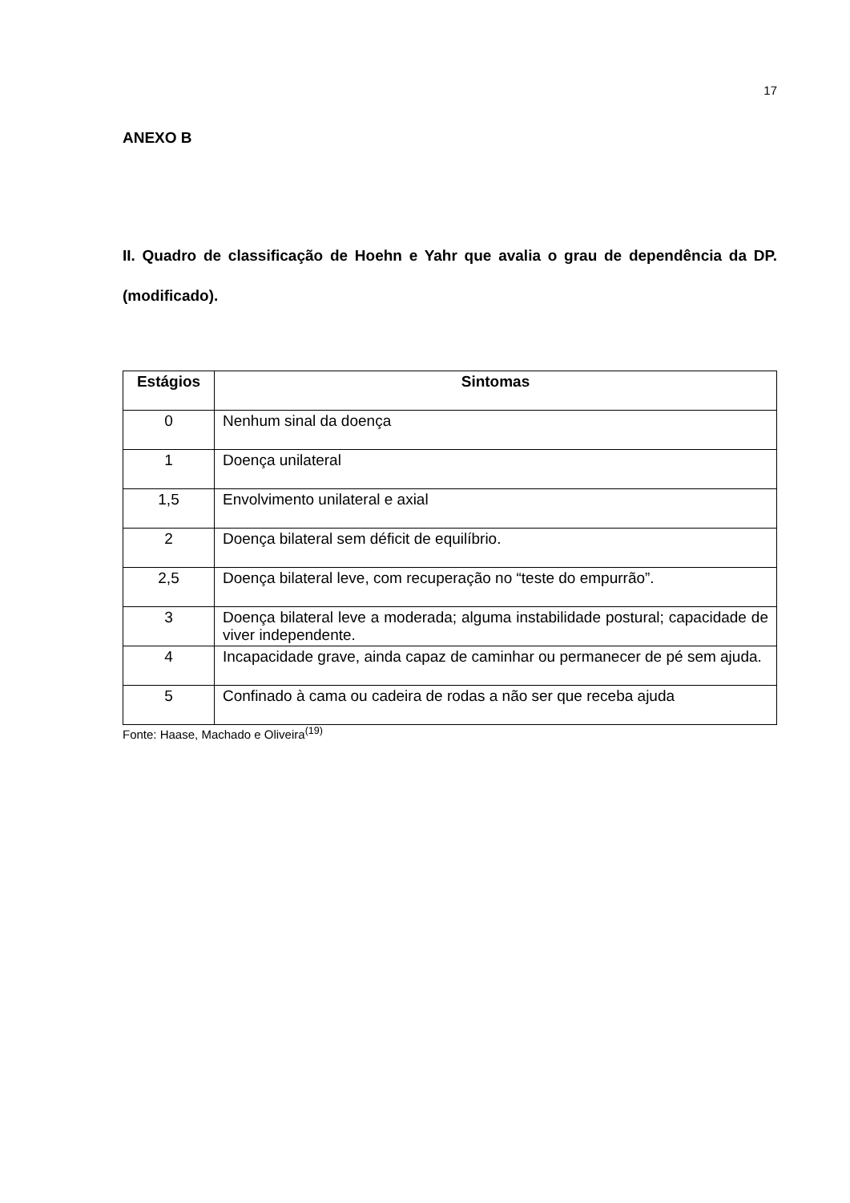17
ANEXO B
II. Quadro de classificação de Hoehn e Yahr que avalia o grau de dependência da DP. (modificado).
| Estágios | Sintomas |
| --- | --- |
| 0 | Nenhum sinal da doença |
| 1 | Doença unilateral |
| 1,5 | Envolvimento unilateral e axial |
| 2 | Doença bilateral sem déficit de equilíbrio. |
| 2,5 | Doença bilateral leve, com recuperação no “teste do empurrão”. |
| 3 | Doença bilateral leve a moderada; alguma instabilidade postural; capacidade de viver independente. |
| 4 | Incapacidade grave, ainda capaz de caminhar ou permanecer de pé sem ajuda. |
| 5 | Confinado à cama ou cadeira de rodas a não ser que receba ajuda |
Fonte: Haase, Machado e Oliveira<sup>(19)</sup>